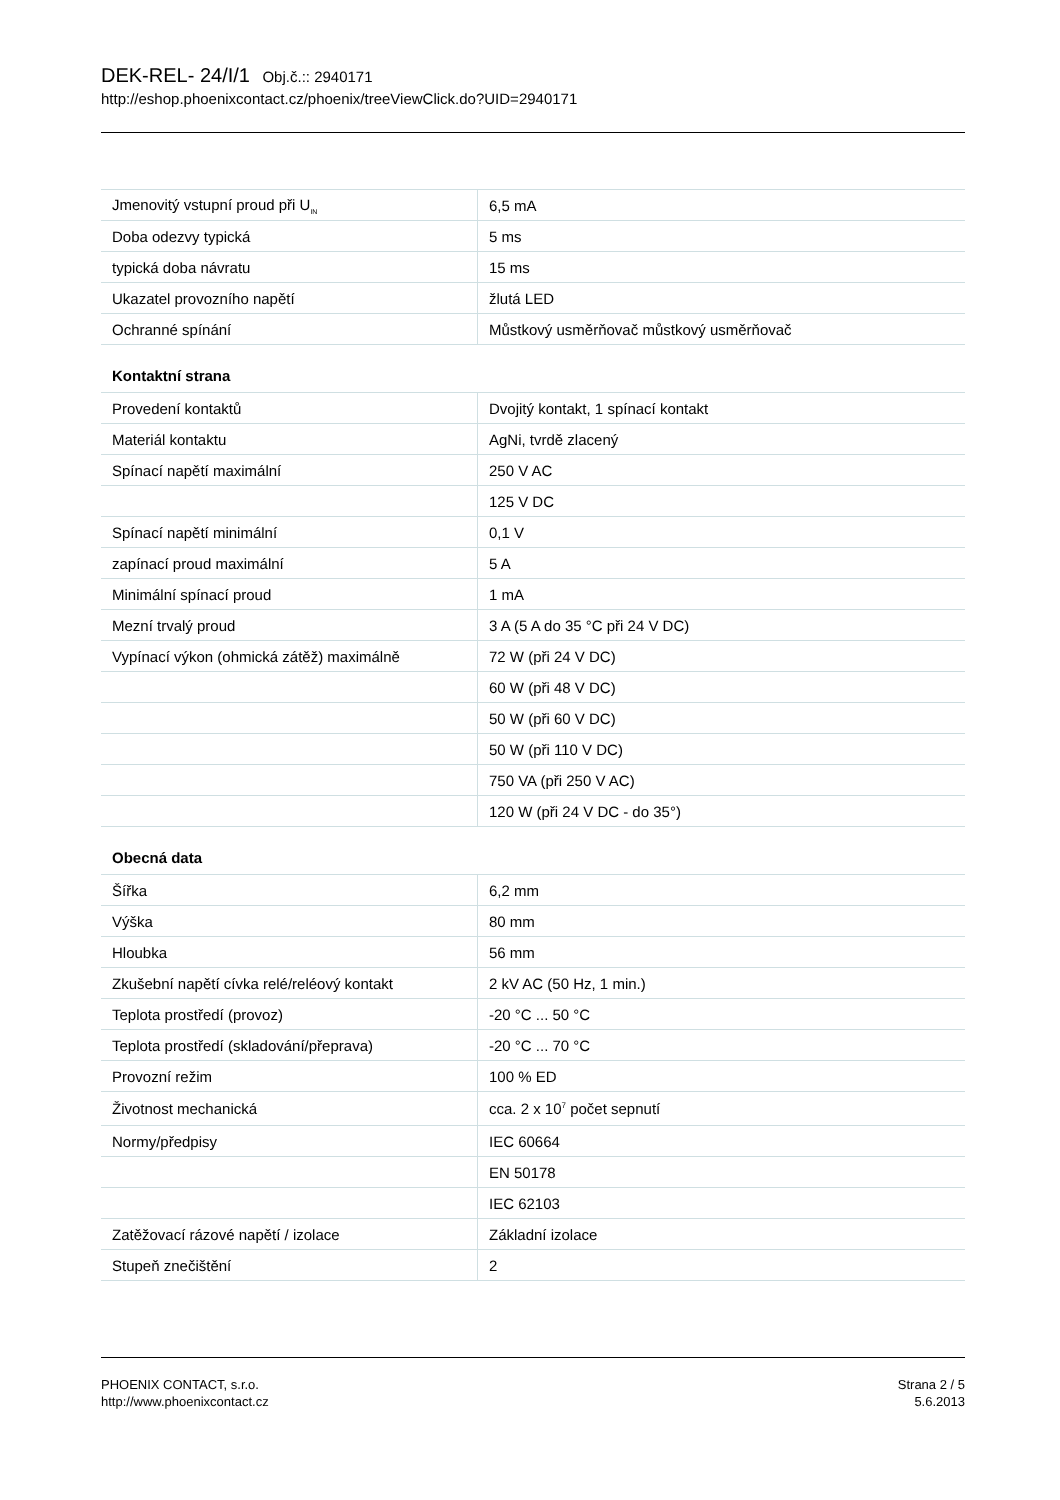DEK-REL- 24/I/1 Obj.č.:: 2940171
http://eshop.phoenixcontact.cz/phoenix/treeViewClick.do?UID=2940171
| Jmenovitý vstupní proud při U<sub>IN</sub> | 6,5 mA |
| Doba odezvy typická | 5 ms |
| typická doba návratu | 15 ms |
| Ukazatel provozního napětí | žlutá LED |
| Ochranné spínání | Můstkový usměrňovač můstkový usměrňovač |
Kontaktní strana
| Provedení kontaktů | Dvojitý kontakt, 1 spínací kontakt |
| Materiál kontaktu | AgNi, tvrdě zlacený |
| Spínací napětí maximální | 250 V AC |
| | 125 V DC |
| Spínací napětí minimální | 0,1 V |
| zapínací proud maximální | 5 A |
| Minimální spínací proud | 1 mA |
| Mezní trvalý proud | 3 A (5 A do 35 °C při 24 V DC) |
| Vypínací výkon (ohmická zátěž) maximálně | 72 W (při 24 V DC) |
| | 60 W (při 48 V DC) |
| | 50 W (při 60 V DC) |
| | 50 W (při 110 V DC) |
| | 750 VA (při 250 V AC) |
| | 120 W (při 24 V DC - do 35°) |
Obecná data
| Šířka | 6,2 mm |
| Výška | 80 mm |
| Hloubka | 56 mm |
| Zkušební napětí cívka relé/reléový kontakt | 2 kV AC (50 Hz, 1 min.) |
| Teplota prostředí (provoz) | -20 °C ... 50 °C |
| Teplota prostředí (skladování/přeprava) | -20 °C ... 70 °C |
| Provozní režim | 100 % ED |
| Životnost mechanická | cca. 2 x 10<sup>7</sup> počet sepnutí |
| Normy/předpisy | IEC 60664 |
| | EN 50178 |
| | IEC 62103 |
| Zatěžovací rázové napětí / izolace | Základní izolace |
| Stupeň znečištění | 2 |
PHOENIX CONTACT, s.r.o.
http://www.phoenixcontact.cz
Strana 2 / 5
5.6.2013